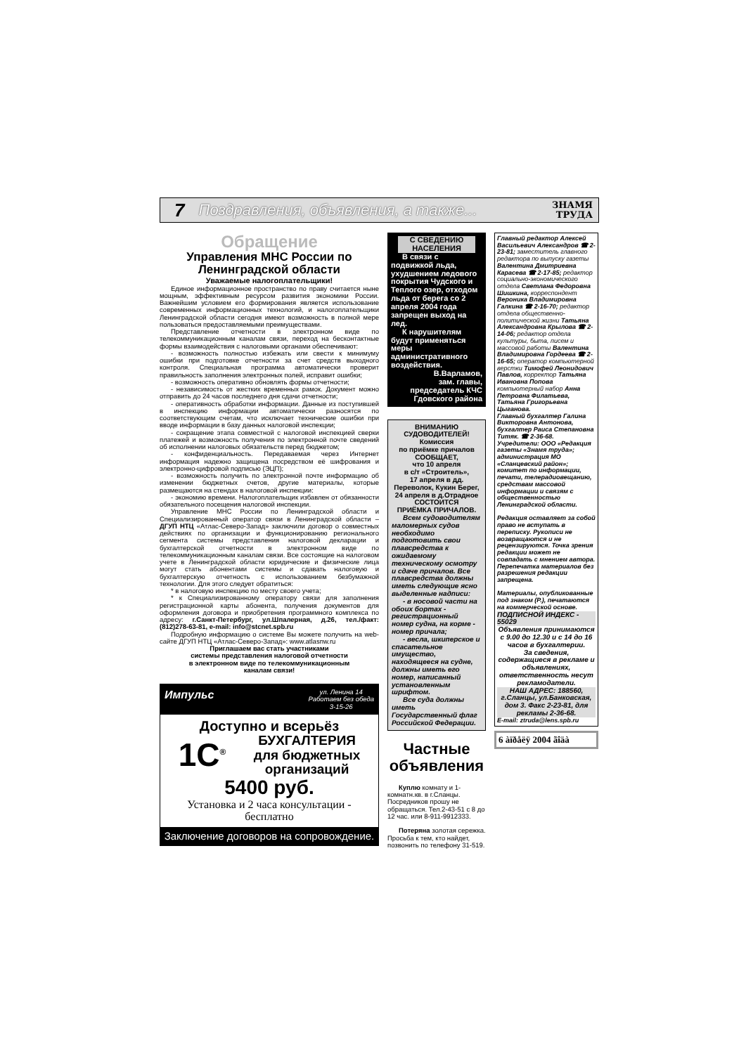7 Поздравления, объявления, а также... ЗНАМЯ
ТРУДА
Обращение
Управления МНС России по Ленинградской области
Уважаемые налогоплательщики!
Единое информационное пространство по праву считается ныне мощным, эффективным ресурсом развития экономики России. Важнейшим условием его формирования является использование современных информационных технологий, и налогоплательщики Ленинградской области сегодня имеют возможность в полной мере пользоваться предоставляемыми преимуществами.
Представление отчетности в электронном виде по телекоммуникационным каналам связи, переход на бесконтактные формы взаимодействия с налоговыми органами обеспечивают:
- возможность полностью избежать или свести к минимуму ошибки при подготовке отчетности за счет средств выходного контроля. Специальная программа автоматически проверит правильность заполнения электронных полей, исправит ошибки;
- возможность оперативно обновлять формы отчетности;
- независимость от жестких временных рамок. Документ можно отправить до 24 часов последнего дня сдачи отчетности;
- оперативность обработки информации. Данные из поступившей в инспекцию информации автоматически разносятся по соответствующим счетам, что исключает технические ошибки при вводе информации в базу данных налоговой инспекции;
- сокращение этапа совместной с налоговой инспекцией сверки платежей и возможность получения по электронной почте сведений об исполнении налоговых обязательств перед бюджетом;
- конфиденциальность. Передаваемая через Интернет информация надежно защищена посредством её шифрования и электронно-цифровой подписью (ЭЦП);
- возможность получить по электронной почте информацию об изменении бюджетных счетов, другие материалы, которые размещаются на стендах в налоговой инспекции:
- экономию времени. Налогоплательщик избавлен от обязанности обязательного посещения налоговой инспекции.
Управление МНС России по Ленинградской области и Специализированный оператор связи в Ленинградской области – ДГУП НТЦ «Атлас-Северо-Запад» заключили договор о совместных действиях по организации и функционированию регионального сегмента системы представления налоговой декларации и бухгалтерской отчетности в электронном виде по телекоммуникационным каналам связи. Все состоящие на налоговом учете в Ленинградской области юридические и физические лица могут стать абонентами системы и сдавать налоговую и бухгалтерскую отчетность с использованием безбумажной технологии. Для этого следует обратиться:
* в налоговую инспекцию по месту своего учета;
* к Специализированному оператору связи для заполнения регистрационной карты абонента, получения документов для оформления договора и приобретения программного комплекса по адресу: г.Санкт-Петербург, ул.Шпалерная, д.26, тел./факт: (812)278-63-81, e-mail: info@stcnet.spb.ru
Подробную информацию о системе Вы можете получить на web-сайте ДГУП НТЦ «Атлас-Северо-Запад»: www.atlasnw.ru
Приглашаем вас стать участниками
системы представления налоговой отчетности
в электронном виде по телекоммуникационным
каналам связи!
Импульс ул. Ленина 14
Работаем без обеда
3-15-26
Доступно и всерьёз
1С<sup>®</sup> БУХГАЛТЕРИЯ
для бюджетных
организаций
5400 руб.
Установка и 2 часа консультации - бесплатно
Заключение договоров на сопровождение.
С СВЕДЕНИЮ НАСЕЛЕНИЯ
В связи с подвижкой льда, ухудшением ледового покрытия Чудского и Теплого озер, отходом льда от берега со 2 апреля 2004 года запрещен выход на лед.
К нарушителям будут применяться меры административного воздействия.
В.Варламов,
зам. главы, председатель КЧС Гдовского района
ВНИМАНИЮ СУДОВОДИТЕЛЕЙ!
Комиссия
по приёмке причалов
СООБЩАЕТ,
что 10 апреля
в с/т «Строитель»,
17 апреля в дд. Переволок, Кукин Берег,
24 апреля в д.Отрадное
СОСТОИТСЯ
ПРИЁМКА ПРИЧАЛОВ.
Всем судоводителям маломерных судов необходимо подготовить свои плавсредства к ожидаемому техническому осмотру и сдаче причалов. Все плавсредства должны иметь следующие ясно выделенные надписи:
- в носовой части на обоих бортах - регистрационный номер судна, на корме - номер причала;
- весла, шкиперское и спасательное имущество, находящееся на судне, должны иметь его номер, написанный установленным шрифтом.
Все суда должны иметь Государственный флаг Российской Федерации.
Частные объявления
Куплю комнату и 1-комнатн.кв. в г.Сланцы. Посредников прошу не обращаться. Тел.2-43-51 с 8 до 12 час. или 8-911-9912333.
Потеряна золотая сережка. Просьба к тем, кто найдет, позвонить по телефону 31-519.
Главный редактор Алексей Васильевич Александров ☎ 2-23-81; заместитель главного редактора по выпуску газеты Валентина Дмитриевна Карасева ☎ 2-17-85; редактор социально-экономического отдела Светлана Федоровна Шишкина, корреспондент Вероника Владимировна Галкина ☎ 2-16-70; редактор отдела общественно-политической жизни Татьяна Александровна Крылова ☎ 2-14-06; редактор отдела культуры, быта, писем и массовой работы Валентина Владимировна Гордеева ☎ 2-16-65; оператор компьютерной верстки Тимофей Леонидович Павлов, корректор Татьяна Ивановна Попова компьютерный набор Анна Петровна Филатьева, Татьяна Григорьевна Цыганова.
Главный бухгалтер Галина Викторовна Антонова, бухгалтер Раиса Степановна Титяк. ☎ 2-36-68.
Учредители: ООО «Редакция газеты «Знамя труда»; администрация МО «Сланцевский район»; комитет по информации, печати, телерадиовещанию, средствам массовой информации и связям с общественностью Ленинградской области.
Редакция оставляет за собой право не вступать в переписку. Рукописи не возвращаются и не рецензируются. Точка зрения редакции может не совпадать с мнением автора. Перепечатка материалов без разрешения редакции запрещена.
Материалы, опубликованные под знаком (Р.), печатаются на коммерческой основе.
ПОДПИСНОЙ ИНДЕКС - 55029
Объявления принимаются с 9.00 до 12.30 и с 14 до 16 часов в бухгалтерии.
За сведения, содержащиеся в рекламе и объявлениях, ответственность несут рекламодатели.
НАШ АДРЕС: 188560, г.Сланцы, ул.Банковская, дом 3. Факс 2-23-81, для рекламы 2-36-68.
E-mail: ztruda@lens.spb.ru
6 àïðåëÿ 2004 ãîäà